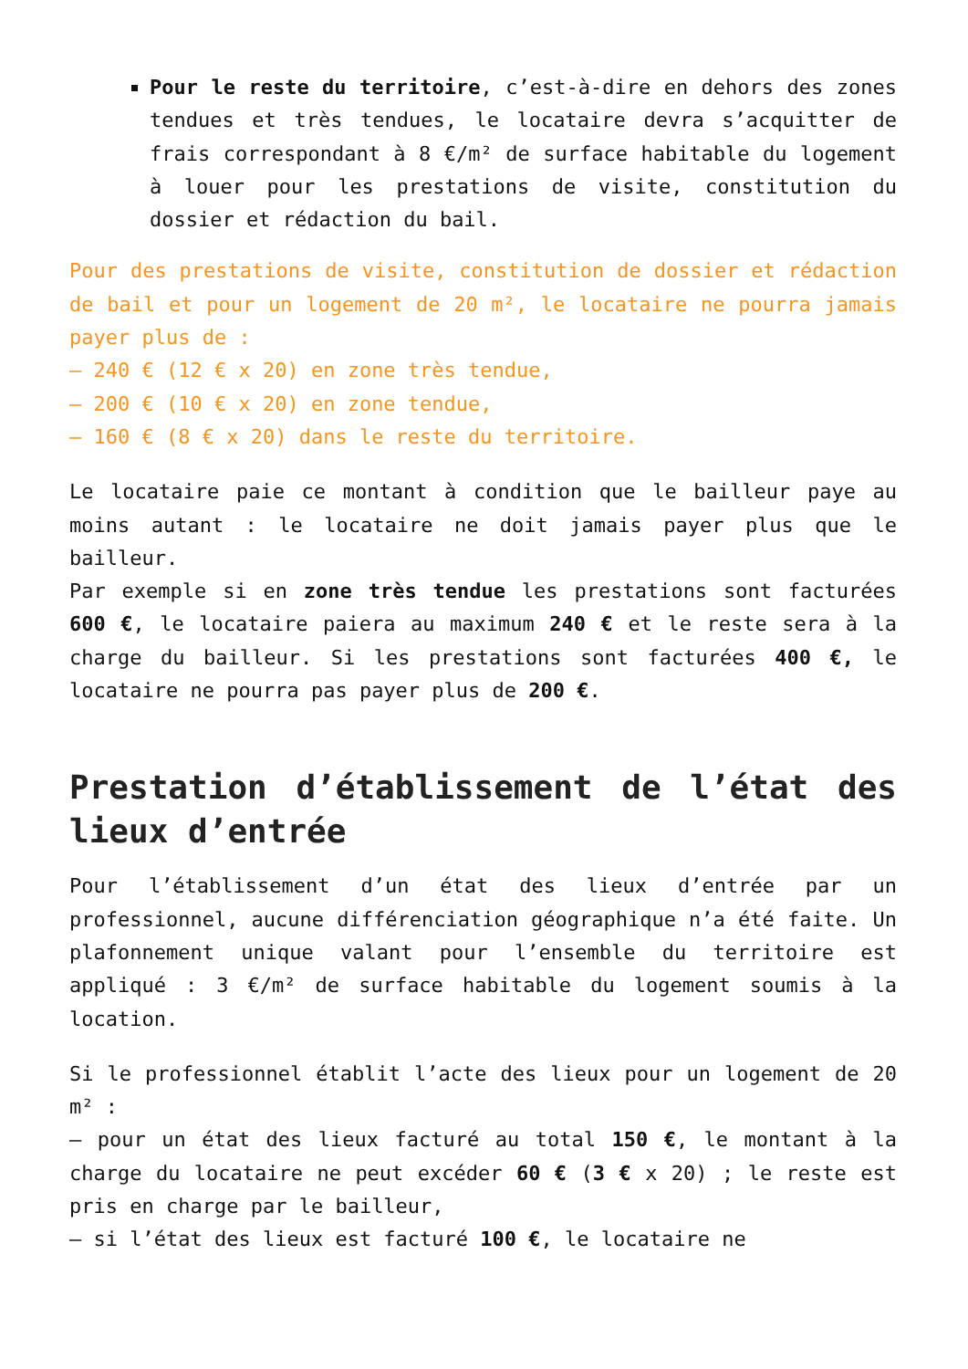Pour le reste du territoire, c’est-à-dire en dehors des zones tendues et très tendues, le locataire devra s’acquitter de frais correspondant à 8 €/m² de surface habitable du logement à louer pour les prestations de visite, constitution du dossier et rédaction du bail.
Pour des prestations de visite, constitution de dossier et rédaction de bail et pour un logement de 20 m², le locataire ne pourra jamais payer plus de :
– 240 € (12 € x 20) en zone très tendue,
– 200 € (10 € x 20) en zone tendue,
– 160 € (8 € x 20) dans le reste du territoire.
Le locataire paie ce montant à condition que le bailleur paye au moins autant : le locataire ne doit jamais payer plus que le bailleur.
Par exemple si en zone très tendue les prestations sont facturées 600 €, le locataire paiera au maximum 240 € et le reste sera à la charge du bailleur. Si les prestations sont facturées 400 €, le locataire ne pourra pas payer plus de 200 €.
Prestation d’établissement de l’état des lieux d’entrée
Pour l’établissement d’un état des lieux d’entrée par un professionnel, aucune différenciation géographique n’a été faite. Un plafonnement unique valant pour l’ensemble du territoire est appliqué : 3 €/m² de surface habitable du logement soumis à la location.
Si le professionnel établit l’acte des lieux pour un logement de 20 m² :
– pour un état des lieux facturé au total 150 €, le montant à la charge du locataire ne peut excéder 60 € (3 € x 20) ; le reste est pris en charge par le bailleur,
– si l’état des lieux est facturé 100 €, le locataire ne